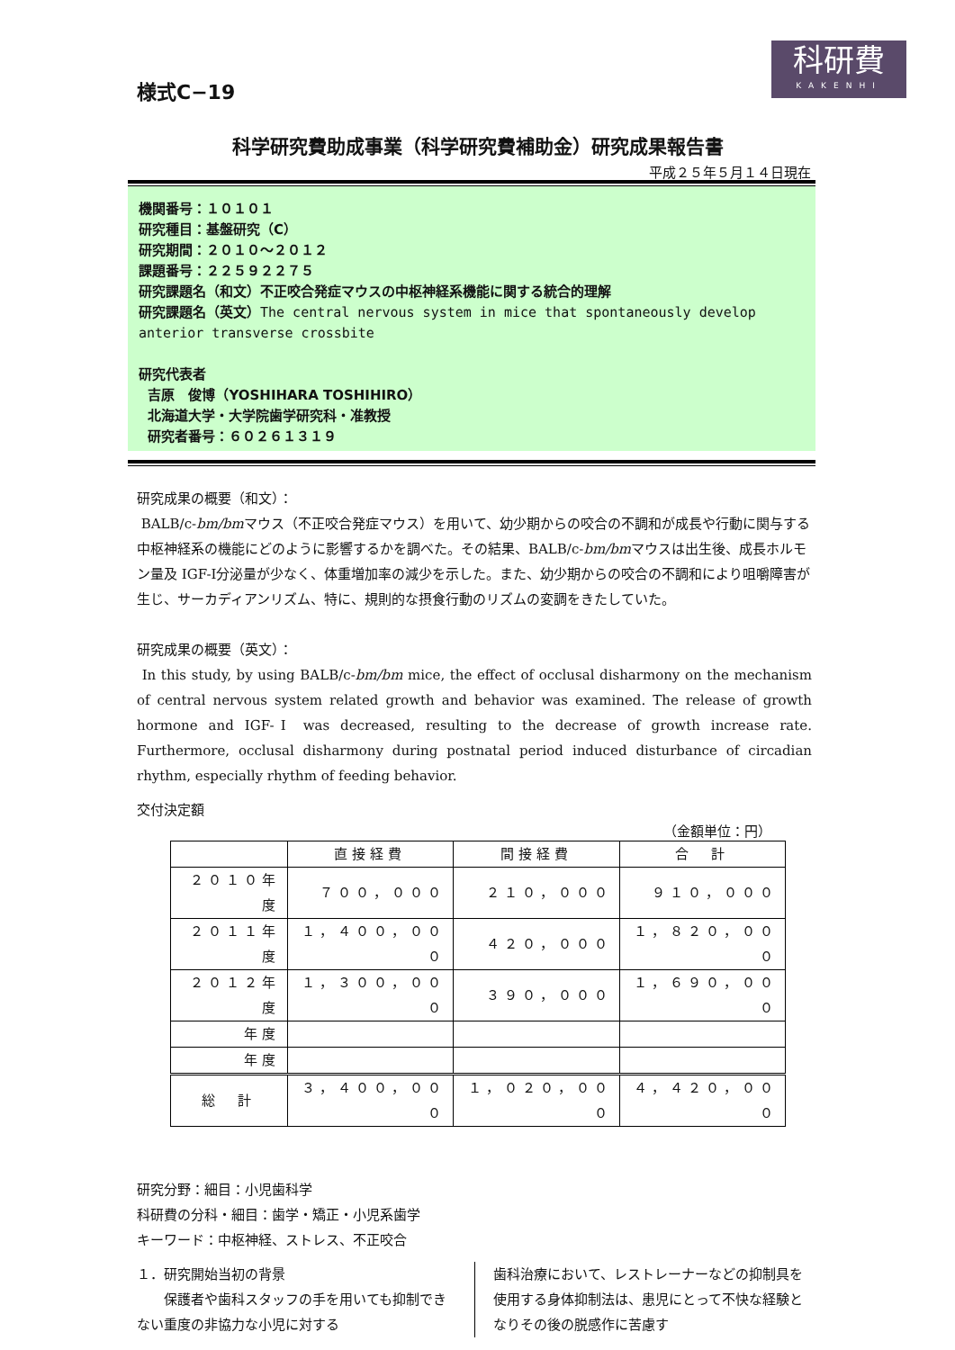科研費
KAKENHI
様式C−19
科学研究費助成事業（科学研究費補助金）研究成果報告書
平成２５年５月１４日現在
機関番号：１０１０１
研究種目：基盤研究（C）
研究期間：２０１０〜２０１２
課題番号：２２５９２２７５
研究課題名（和文）不正咬合発症マウスの中枢神経系機能に関する統合的理解
研究課題名（英文）The central nervous system in mice that spontaneously develop anterior transverse crossbite
研究代表者
吉原　俊博（YOSHIHARA TOSHIHIRO）
北海道大学・大学院歯学研究科・准教授
研究者番号：６０２６１３１９
研究成果の概要（和文）：
BALB/c-bm/bmマウス（不正咬合発症マウス）を用いて、幼少期からの咬合の不調和が成長や行動に関与する中枢神経系の機能にどのように影響するかを調べた。その結果、BALB/c-bm/bmマウスは出生後、成長ホルモン量及 IGF-Ⅰ分泌量が少なく、体重増加率の減少を示した。また、幼少期からの咬合の不調和により咀嚼障害が生じ、サーカディアンリズム、特に、規則的な摂食行動のリズムの変調をきたしていた。
研究成果の概要（英文）：
In this study, by using BALB/c-bm/bm mice, the effect of occlusal disharmony on the mechanism of central nervous system related growth and behavior was examined. The release of growth hormone and IGF-Ⅰ was decreased, resulting to the decrease of growth increase rate. Furthermore, occlusal disharmony during postnatal period induced disturbance of circadian rhythm, especially rhythm of feeding behavior.
交付決定額
（金額単位：円）
| | 直接経費 | 間接経費 | 合 計 |
| --- | --- | --- | --- |
| ２０１０年度 | ７００，０００ | ２１０，０００ | ９１０，０００ |
| ２０１１年度 | １，４００，０００ | ４２０，０００ | １，８２０，０００ |
| ２０１２年度 | １，３００，０００ | ３９０，０００ | １，６９０，０００ |
| 年度 | | | |
| 年度 | | | |
| 総 計 | ３，４００，０００ | １，０２０，０００ | ４，４２０，０００ |
研究分野：細目：小児歯科学
科研費の分科・細目：歯学・矯正・小児系歯学
キーワード：中枢神経、ストレス、不正咬合
１．研究開始当初の背景
　　保護者や歯科スタッフの手を用いても抑制できない重度の非協力な小児に対する
歯科治療において、レストレーナーなどの抑制具を使用する身体抑制法は、患児にとって不快な経験となりその後の脱感作に苦慮す